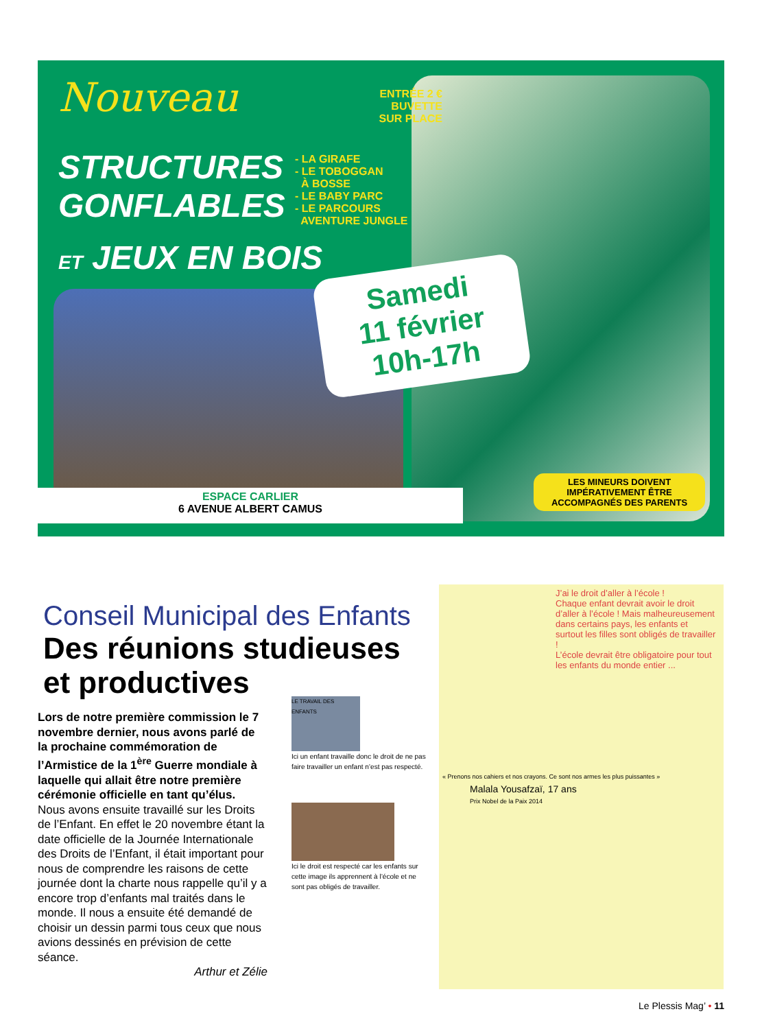Nouveau
STRUCTURES
GONFLABLES
ET JEUX EN BOIS
ENTRÉE 2 €
BUVETTE
SUR PLACE
- LA GIRAFE
- LE TOBOGGAN
À BOSSE
- LE BABY PARC
- LE PARCOURS
AVENTURE JUNGLE
Samedi
11 février
10h-17h
ESPACE CARLIER
6 AVENUE ALBERT CAMUS
LES MINEURS DOIVENT IMPÉRATIVEMENT ÊTRE ACCOMPAGNÉS DES PARENTS
Conseil Municipal des Enfants
Des réunions studieuses et productives
Lors de notre première commission le 7 novembre dernier, nous avons parlé de la prochaine commémoration de l’Armistice de la 1<sup>ère</sup> Guerre mondiale à laquelle qui allait être notre première cérémonie officielle en tant qu’élus.
Nous avons ensuite travaillé sur les Droits de l’Enfant. En effet le 20 novembre étant la date officielle de la Journée Internationale des Droits de l’Enfant, il était important pour nous de comprendre les raisons de cette journée dont la charte nous rappelle qu’il y a encore trop d’enfants mal traités dans le monde. Il nous a ensuite été demandé de choisir un dessin parmi tous ceux que nous avions dessinés en prévision de cette séance.
Arthur et Zélie
LE TRAVAIL DES ENFANTS
Ici un enfant travaille donc le droit de ne pas faire travailler un enfant n’est pas respecté.
Ici le droit est respecté car les enfants sur cette image ils apprennent à l’école et ne sont pas obligés de travailler.
J’ai le droit d’aller à l’école !
Chaque enfant devrait avoir le droit d’aller à l’école ! Mais malheureusement dans certains pays, les enfants et surtout les filles sont obligés de travailler !
L’école devrait être obligatoire pour tout les enfants du monde entier ...
« Prenons nos cahiers et nos crayons. Ce sont nos armes les plus puissantes »
Malala Yousafzaï, 17 ans
Prix Nobel de la Paix 2014
Le Plessis Mag’ • 11